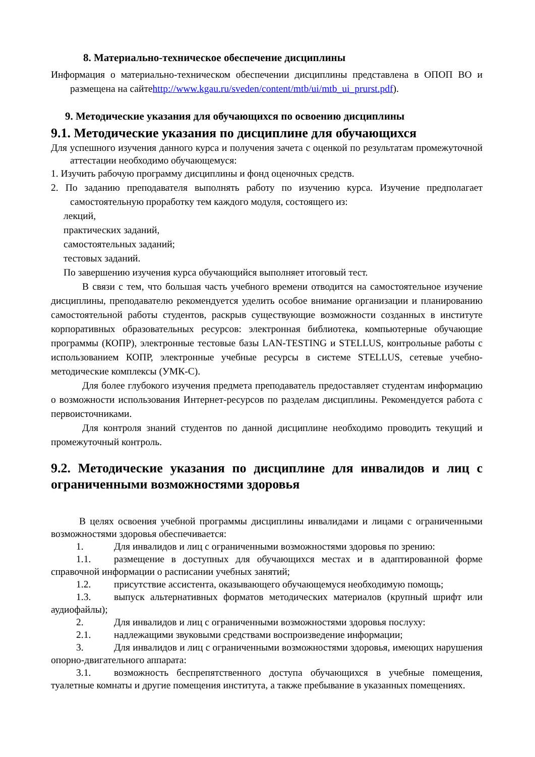8. Материально-техническое обеспечение дисциплины
Информация о материально-техническом обеспечении дисциплины представлена в ОПОП ВО и размещена на сайтеhttp://www.kgau.ru/sveden/content/mtb/ui/mtb_ui_prurst.pdf).
9. Методические указания для обучающихся по освоению дисциплины
9.1. Методические указания по дисциплине для обучающихся
Для успешного изучения данного курса и получения зачета с оценкой по результатам промежуточной аттестации необходимо обучающемуся:
1. Изучить рабочую программу дисциплины и фонд оценочных средств.
2. По заданию преподавателя выполнять работу по изучению курса. Изучение предполагает самостоятельную проработку тем каждого модуля, состоящего из:
лекций,
практических заданий,
самостоятельных заданий;
тестовых заданий.
По завершению изучения курса обучающийся выполняет итоговый тест.
В связи с тем, что большая часть учебного времени отводится на самостоятельное изучение дисциплины, преподавателю рекомендуется уделить особое внимание организации и планированию самостоятельной работы студентов, раскрыв существующие возможности созданных в институте корпоративных образовательных ресурсов: электронная библиотека, компьютерные обучающие программы (КОПР), электронные тестовые базы LAN-TESTING и STELLUS, контрольные работы с использованием КОПР, электронные учебные ресурсы в системе STELLUS, сетевые учебно-методические комплексы (УМК-С).
Для более глубокого изучения предмета преподаватель предоставляет студентам информацию о возможности использования Интернет-ресурсов по разделам дисциплины. Рекомендуется работа с первоисточниками.
Для контроля знаний студентов по данной дисциплине необходимо проводить текущий и промежуточный контроль.
9.2. Методические указания по дисциплине для инвалидов и лиц с ограниченными возможностями здоровья
В целях освоения учебной программы дисциплины инвалидами и лицами с ограниченными возможностями здоровья обеспечивается:
1. Для инвалидов и лиц с ограниченными возможностями здоровья по зрению:
1.1. размещение в доступных для обучающихся местах и в адаптированной форме справочной информации о расписании учебных занятий;
1.2. присутствие ассистента, оказывающего обучающемуся необходимую помощь;
1.3. выпуск альтернативных форматов методических материалов (крупный шрифт или аудиофайлы);
2. Для инвалидов и лиц с ограниченными возможностями здоровья послуху:
2.1. надлежащими звуковыми средствами воспроизведение информации;
3. Для инвалидов и лиц с ограниченными возможностями здоровья, имеющих нарушения опорно-двигательного аппарата:
3.1. возможность беспрепятственного доступа обучающихся в учебные помещения, туалетные комнаты и другие помещения института, а также пребывание в указанных помещениях.